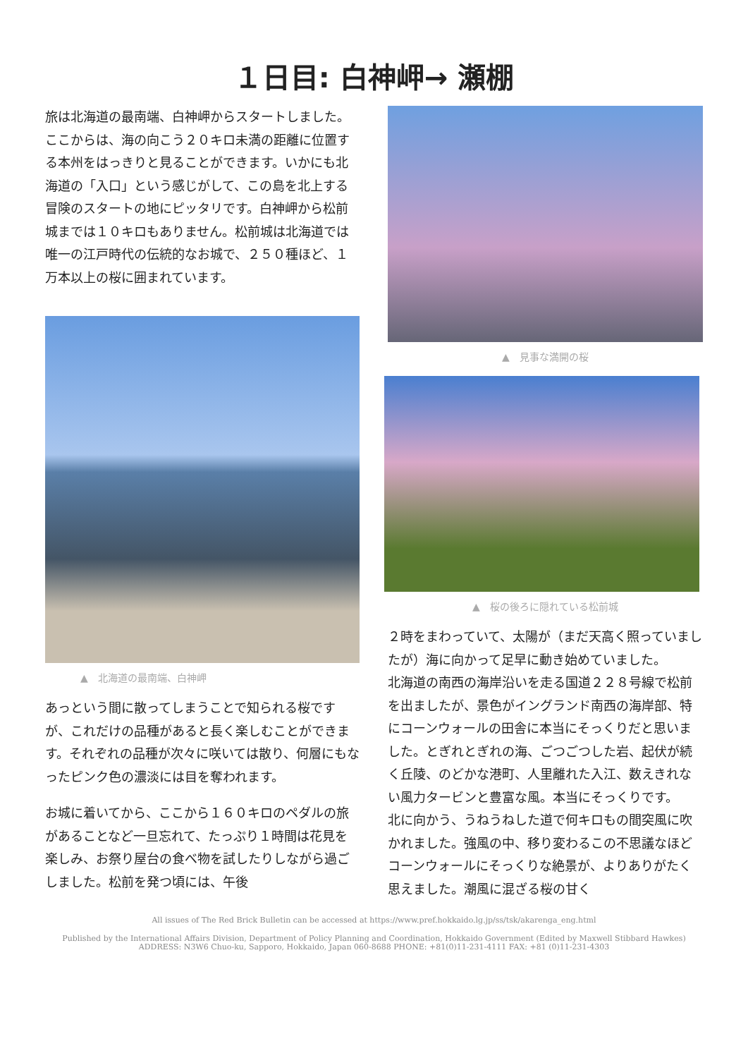１日目: 白神岬→ 瀬棚
旅は北海道の最南端、白神岬からスタートしました。ここからは、海の向こう２０キロ未満の距離に位置する本州をはっきりと見ることができます。いかにも北海道の「入口」という感じがして、この島を北上する冒険のスタートの地にピッタリです。白神岬から松前城までは１０キロもありません。松前城は北海道では唯一の江戸時代の伝統的なお城で、２５０種ほど、１万本以上の桜に囲まれています。
▲　北海道の最南端、白神岬
あっという間に散ってしまうことで知られる桜ですが、これだけの品種があると長く楽しむことができます。それぞれの品種が次々に咲いては散り、何層にもなったピンク色の濃淡には目を奪われます。
お城に着いてから、ここから１６０キロのペダルの旅があることなど一旦忘れて、たっぷり１時間は花見を楽しみ、お祭り屋台の食べ物を試したりしながら過ごしました。松前を発つ頃には、午後
▲　見事な満開の桜
▲　桜の後ろに隠れている松前城
２時をまわっていて、太陽が（まだ天高く照っていましたが）海に向かって足早に動き始めていました。
北海道の南西の海岸沿いを走る国道２２８号線で松前を出ましたが、景色がイングランド南西の海岸部、特にコーンウォールの田舎に本当にそっくりだと思いました。とぎれとぎれの海、ごつごつした岩、起伏が続く丘陵、のどかな港町、人里離れた入江、数えきれない風力タービンと豊富な風。本当にそっくりです。
北に向かう、うねうねした道で何キロもの間突風に吹かれました。強風の中、移り変わるこの不思議なほどコーンウォールにそっくりな絶景が、よりありがたく思えました。潮風に混ざる桜の甘く
All issues of The Red Brick Bulletin can be accessed at https://www.pref.hokkaido.lg.jp/ss/tsk/akarenga_eng.html
Published by the International Affairs Division, Department of Policy Planning and Coordination, Hokkaido Government (Edited by Maxwell Stibbard Hawkes)
ADDRESS: N3W6 Chuo-ku, Sapporo, Hokkaido, Japan 060-8688 PHONE: +81(0)11-231-4111 FAX: +81 (0)11-231-4303